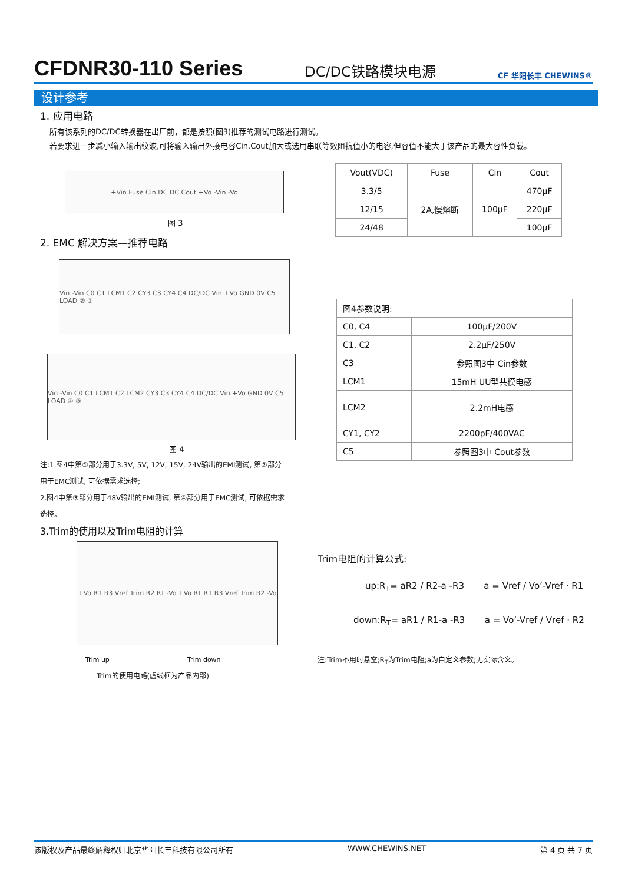CFDNR30-110 Series DC/DC铁路模块电源 CF 华阳长丰 CHEWINS®
设计参考
1. 应用电路
所有该系列的DC/DC转换器在出厂前，都是按照(图3)推荐的测试电路进行测试。
若要求进一步减小输入输出纹波,可将输入输出外接电容Cin,Cout加大或选用串联等效阻抗值小的电容,但容值不能大于该产品的最大容性负载。
+Vin Fuse Cin DC DC Cout +Vo -Vin -Vo
图 3
| Vout(VDC) | Fuse | Cin | Cout |
| 3.3/5 | 2A,慢熔断 | 100µF | 470µF |
| 12/15 | | | 220µF |
| 24/48 | | | 100µF |
2. EMC 解决方案—推荐电路
Vin -Vin C0 C1 LCM1 C2 CY3 C3 CY4 C4 DC/DC Vin +Vo GND 0V C5 LOAD ② ①
Vin -Vin C0 C1 LCM1 C2 LCM2 CY3 C3 CY4 C4 DC/DC Vin +Vo GND 0V C5 LOAD ④ ③
图 4
注:1.图4中第①部分用于3.3V, 5V, 12V, 15V, 24V输出的EMI测试, 第②部分用于EMC测试, 可依据需求选择;
2.图4中第③部分用于48V输出的EMI测试, 第④部分用于EMC测试, 可依据需求选择。
| 图4参数说明: | |
| C0, C4 | 100µF/200V |
| C1, C2 | 2.2µF/250V |
| C3 | 参照图3中 Cin参数 |
| LCM1 | 15mH UU型共模电感 |
| LCM2 | 2.2mH电感 |
| CY1, CY2 | 2200pF/400VAC |
| C5 | 参照图3中 Cout参数 |
3.Trim的使用以及Trim电阻的计算
+Vo R1 R3 Vref Trim R2 RT -Vo
+Vo RT R1 R3 Vref Trim R2 -Vo
Trim up Trim down
Trim的使用电路(虚线框为产品内部)
Trim电阻的计算公式:
up:R<sub>T</sub>= aR2 / R2-a -R3 a = Vref / Vo’-Vref · R1
down:R<sub>T</sub>= aR1 / R1-a -R3 a = Vo’-Vref / Vref · R2
注:Trim不用时悬空;R<sub>T</sub>为Trim电阻;a为自定义参数;无实际含义。
该版权及产品最终解释权归北京华阳长丰科技有限公司所有 WWW.CHEWINS.NET 第 4 页 共 7 页